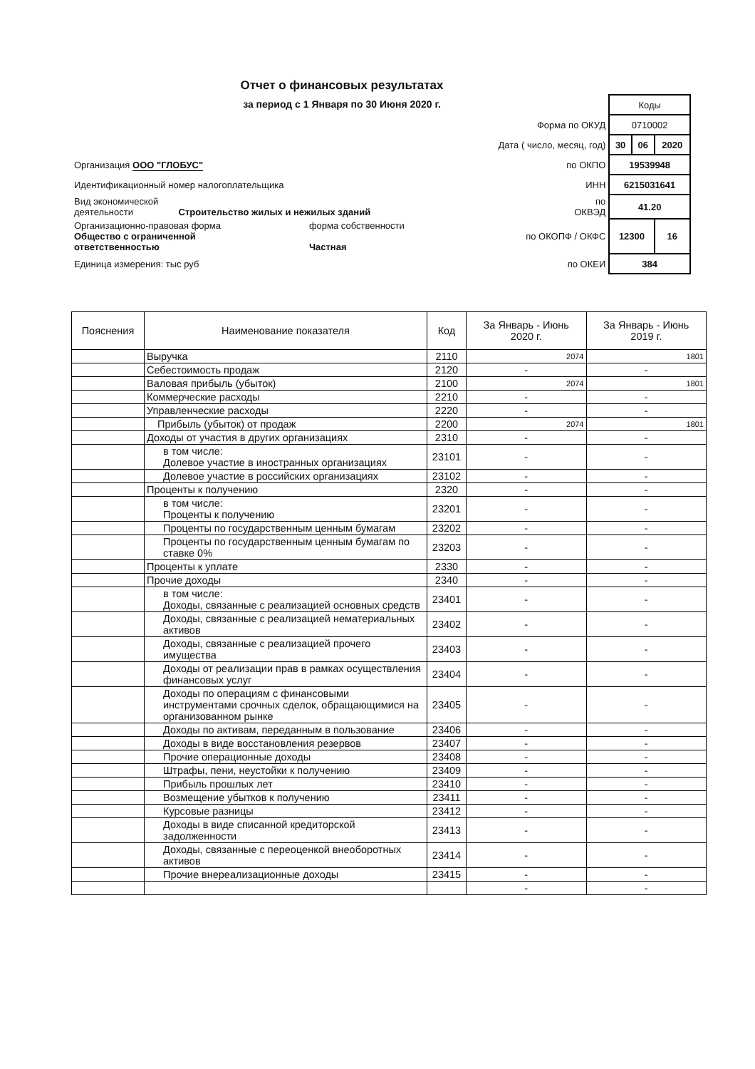Отчет о финансовых результатах
за период с 1 Января по 30 Июня 2020 г.
| | | | Коды | | |
| | | Форма по ОКУД | 0710002 | | |
| | | Дата ( число, месяц, год) | 30 | 06 | 2020 |
| Организация ООО "ГЛОБУС" | | по ОКПО | 19539948 | | |
| Идентификационный номер налогоплательщика | | ИНН | 6215031641 | | |
| Вид экономической деятельности Строительство жилых и нежилых зданий | | по ОКВЭД | 41.20 | | |
| Организационно-правовая форма Общество с ограниченной ответственностью | форма собственности Частная | по ОКОПФ / ОКФС | 12300 | | 16 |
| Единица измерения: тыс руб | | по ОКЕИ | 384 | | |
| Пояснения | Наименование показателя | Код | За Январь - Июнь 2020 г. | За Январь - Июнь 2019 г. |
| --- | --- | --- | --- | --- |
| | Выручка | 2110 | 2074 | 1801 |
| | Себестоимость продаж | 2120 | - | - |
| | Валовая прибыль (убыток) | 2100 | 2074 | 1801 |
| | Коммерческие расходы | 2210 | - | - |
| | Управленческие расходы | 2220 | - | - |
| | Прибыль (убыток) от продаж | 2200 | 2074 | 1801 |
| | Доходы от участия в других организациях | 2310 | - | - |
| | в том числе: Долевое участие в иностранных организациях | 23101 | - | - |
| | Долевое участие в российских организациях | 23102 | - | - |
| | Проценты к получению | 2320 | - | - |
| | в том числе: Проценты к получению | 23201 | - | - |
| | Проценты по государственным ценным бумагам | 23202 | - | - |
| | Проценты по государственным ценным бумагам по ставке 0% | 23203 | - | - |
| | Проценты к уплате | 2330 | - | - |
| | Прочие доходы | 2340 | - | - |
| | в том числе: Доходы, связанные с реализацией основных средств | 23401 | - | - |
| | Доходы, связанные с реализацией нематериальных активов | 23402 | - | - |
| | Доходы, связанные с реализацией прочего имущества | 23403 | - | - |
| | Доходы от реализации прав в рамках осуществления финансовых услуг | 23404 | - | - |
| | Доходы по операциям с финансовыми инструментами срочных сделок, обращающимися на организованном рынке | 23405 | - | - |
| | Доходы по активам, переданным в пользование | 23406 | - | - |
| | Доходы в виде восстановления резервов | 23407 | - | - |
| | Прочие операционные доходы | 23408 | - | - |
| | Штрафы, пени, неустойки к получению | 23409 | - | - |
| | Прибыль прошлых лет | 23410 | - | - |
| | Возмещение убытков к получению | 23411 | - | - |
| | Курсовые разницы | 23412 | - | - |
| | Доходы в виде списанной кредиторской задолженности | 23413 | - | - |
| | Доходы, связанные с переоценкой внеоборотных активов | 23414 | - | - |
| | Прочие внереализационные доходы | 23415 | - | - |
| | | | - | - |